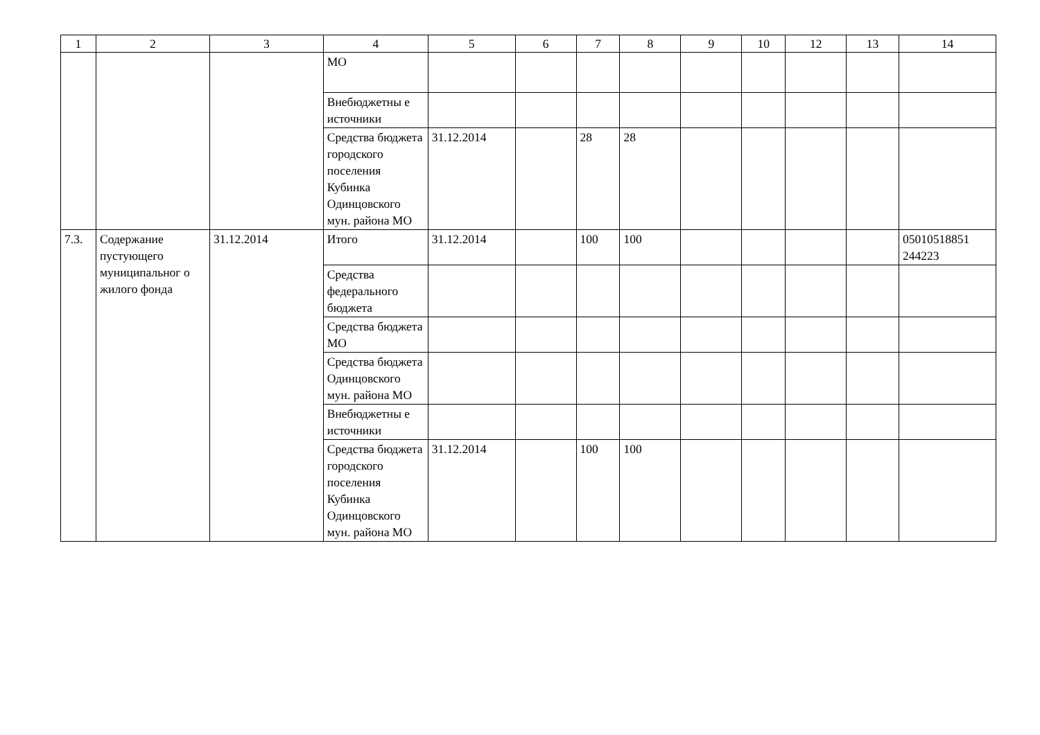| 1 | 2 | 3 | 4 | 5 | 6 | 7 | 8 | 9 | 10 | 12 | 13 | 14 |
| --- | --- | --- | --- | --- | --- | --- | --- | --- | --- | --- | --- | --- |
| | | | МО | | | | | | | | | |
| | | | Внебюджетны е источники | | | | | | | | | |
| | | | Средства бюджета городского поселения Кубинка Одинцовского мун. района МО | 31.12.2014 | | 28 | 28 | | | | | |
| 7.3. | Содержание пустующего муниципальног о жилого фонда | 31.12.2014 | Итого | 31.12.2014 | | 100 | 100 | | | | | 05010518851 244223 |
| | | | Средства федерального бюджета | | | | | | | | | |
| | | | Средства бюджета МО | | | | | | | | | |
| | | | Средства бюджета Одинцовского мун. района МО | | | | | | | | | |
| | | | Внебюджетны е источники | | | | | | | | | |
| | | | Средства бюджета городского поселения Кубинка Одинцовского мун. района МО | 31.12.2014 | | 100 | 100 | | | | | |